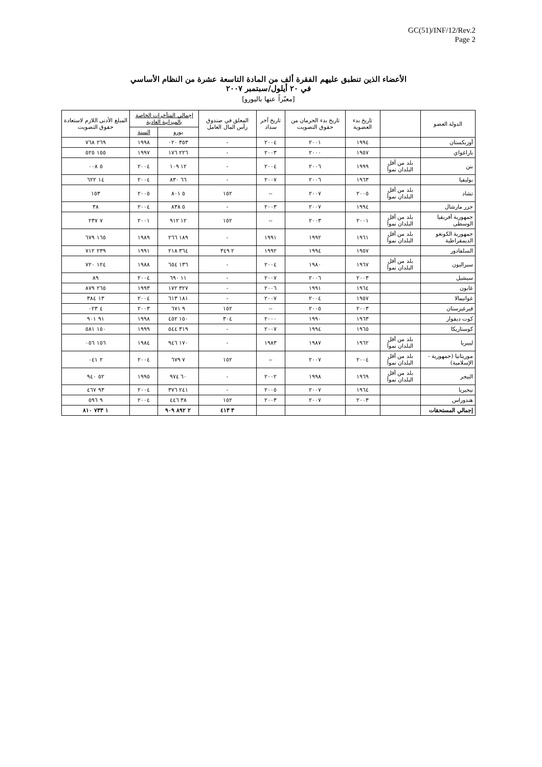GC(51)/INF/12/Rev.2
Page 2
الأعضاء الذين تنطبق عليهم الفقرة ألف من المادة التاسعة عشرة من النظام الأساسي
في ٢٠ أيلول/سبتمبر ٢٠٠٧
[معبّراً عنها باليورو]
| الدولة العضو | | تاريخ بدء العضوية | تاريخ بدء الحرمان من حقوق التصويت | تاريخ آخر سداد | المعلق في صندوق رأس المال العامل | إجمالي المتأخرات الخاصة بالميزانية العادية | | المبلغ الأدنى اللازم لاستعادة حقوق التصويت |
| --- | --- | --- | --- | --- | --- | --- | --- | --- |
| | | | | | | يورو | السنة | |
| أوزبكستان | | ١٩٩٤ | ٢٠٠١ | ٢٠٠٤ | - | ٣٥٣ ٠٢٠ | ١٩٩٨ | ٢٦٩ ٧٦٨ |
| باراغواي | | ١٩٥٧ | ٢٠٠٠ | ٢٠٠٣ | - | ٢٢٦ ١٧٦ | ١٩٩٧ | ١٥٥ ٥٢٥ |
| بنن | بلد من أقل البلدان نمواً | ١٩٩٩ | ٢٠٠٦ | ٢٠٠٤ | - | ١٢ ١٠٩ | ٢٠٠٤ | ٥ ٠٠٨ |
| بوليفيا | | ١٩٦٣ | ٢٠٠٦ | ٢٠٠٧ | - | ٦٦ ٨٣٠ | ٢٠٠٤ | ١٤ ٦٢٢ |
| تشاد | بلد من أقل البلدان نمواً | ٢٠٠٥ | ٢٠٠٧ | -- | ١٥٢ | ٥ ٨٠١ | ٢٠٠٥ | ١٥٣ |
| جزر مارشال | | ١٩٩٤ | ٢٠٠٧ | ٢٠٠٣ | - | ٥ ٨٣٨ | ٢٠٠٤ | ٣٨ |
| جمهورية أفريقيا الوسطى | بلد من أقل البلدان نمواً | ٢٠٠١ | ٢٠٠٣ | -- | ١٥٢ | ١٢ ٩١٢ | ٢٠٠١ | ٧ ٢٣٧ |
| جمهورية الكونغو الديمقراطية | بلد من أقل البلدان نمواً | ١٩٦١ | ١٩٩٢ | ١٩٩١ | - | ١٨٩ ٢٦٦ | ١٩٨٩ | ١٦٥ ٦٧٩ |
| السلفادور | | ١٩٥٧ | ١٩٩٤ | ١٩٩٢ | ٢ ٣٤٩ | ٣٦٤ ٢١٨ | ١٩٩١ | ٢٣٩ ٧١٢ |
| سيراليون | بلد من أقل البلدان نمواً | ١٩٦٧ | ١٩٨٠ | ٢٠٠٤ | - | ١٣٦ ٦٥٤ | ١٩٨٨ | ١٢٤ ٧٢٠ |
| سيشيل | | ٢٠٠٣ | ٢٠٠٦ | ٢٠٠٧ | - | ١١ ٦٩٠ | ٢٠٠٤ | ٨٩ |
| غابون | | ١٩٦٤ | ١٩٩١ | ٢٠٠٦ | - | ٣٢٧ ١٧٢ | ١٩٩٣ | ٢٦٥ ٨٧٩ |
| غواتيمالا | | ١٩٥٧ | ٢٠٠٤ | ٢٠٠٧ | - | ١٨١ ٦١٣ | ٢٠٠٤ | ١٣ ٣٨٤ |
| قيرغيزستان | | ٢٠٠٣ | ٢٠٠٥ | -- | ١٥٢ | ٩ ٦٧١ | ٢٠٠٣ | ٤ ٠٢٣ |
| كوت ديفوار | | ١٩٦٣ | ١٩٩٠ | ٢٠٠٠ | ٣٠٤ | ١٥٠ ٤٥٢ | ١٩٩٨ | ٩١ ٩٠١ |
| كوستاريكا | | ١٩٦٥ | ١٩٩٤ | ٢٠٠٧ | - | ٣١٩ ٥٤٤ | ١٩٩٩ | ١٥٠ ٥٨١ |
| ليبيريا | بلد من أقل البلدان نمواً | ١٩٦٢ | ١٩٨٧ | ١٩٨٣ | - | ١٧٠ ٩٤٦ | ١٩٨٤ | ١٥٦ ٠٥٦ |
| موريتانيا (جمهورية - الإسلامية) | بلد من أقل البلدان نمواً | ٢٠٠٤ | ٢٠٠٧ | -- | ١٥٢ | ٧ ٦٧٩ | ٢٠٠٤ | ٢ ٠٤١ |
| النيجر | بلد من أقل البلدان نمواً | ١٩٦٩ | ١٩٩٨ | ٢٠٠٢ | - | ٦٠ ٩٧٤ | ١٩٩٥ | ٥٢ ٩٤٠ |
| نيجيريا | | ١٩٦٤ | ٢٠٠٧ | ٢٠٠٥ | - | ٢٤١ ٣٧٦ | ٢٠٠٤ | ٩٣ ٤٦٧ |
| هندوراس | | ٢٠٠٣ | ٢٠٠٧ | ٢٠٠٣ | ١٥٢ | ٣٨ ٤٤٦ | ٢٠٠٤ | ٩ ٥٩٦ |
| إجمالي المستحقات | | | | | ٣ ٤١٣ | ٢ ٨٩٢ ٩٠٩ | | ١ ٧٣٣ ٨١٠ |